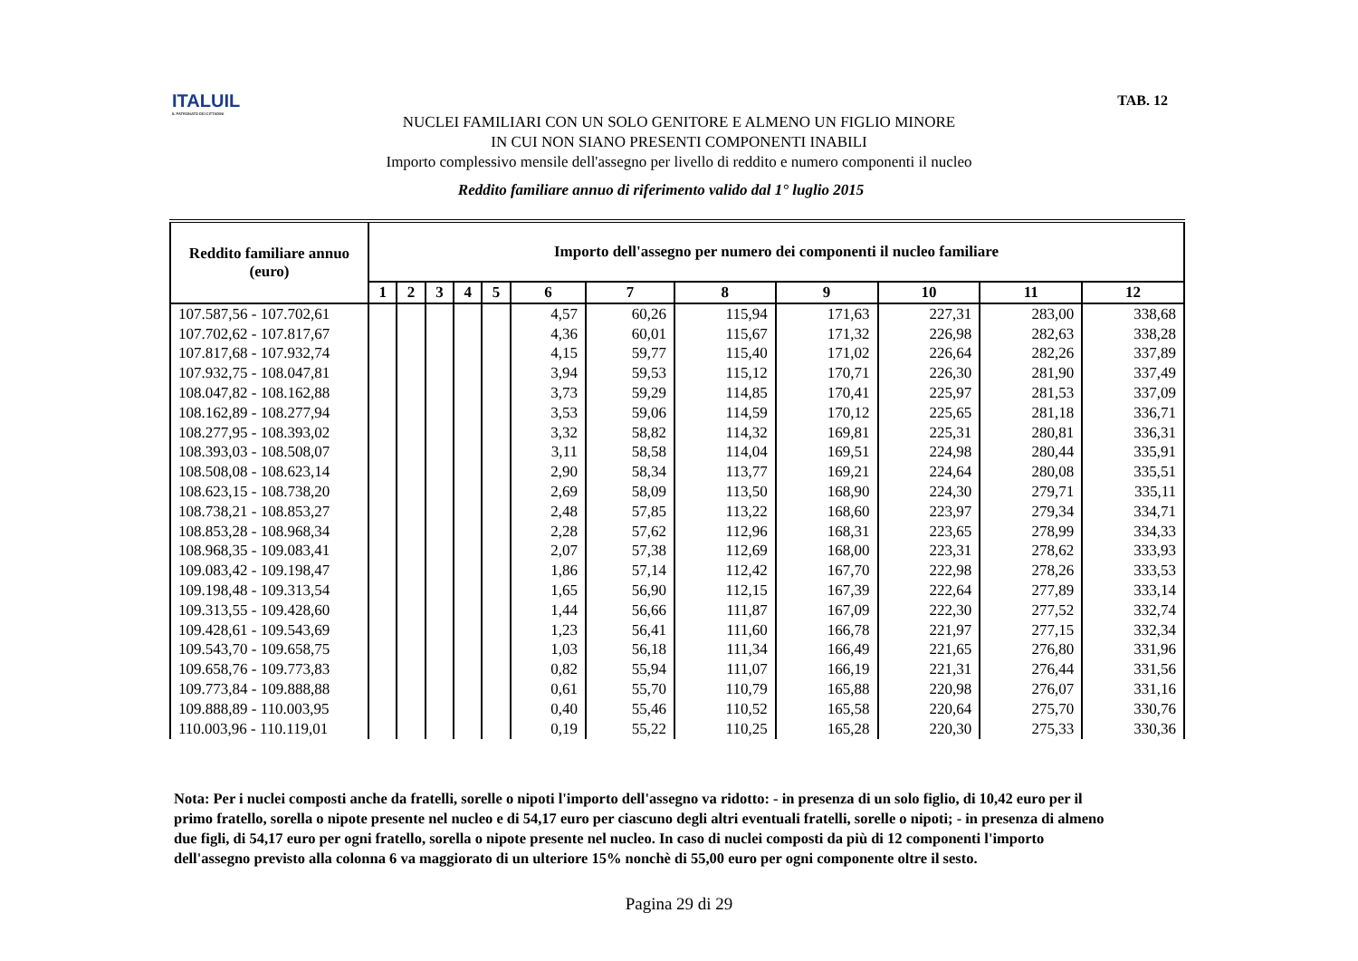ITALUIL
IL PATRONATO DEI CITTADINI
TAB. 12
NUCLEI FAMILIARI CON UN SOLO GENITORE E ALMENO UN FIGLIO MINORE
IN CUI NON SIANO PRESENTI COMPONENTI INABILI
Importo complessivo mensile dell'assegno per livello di reddito e numero componenti il nucleo
Reddito familiare annuo di riferimento valido dal 1° luglio 2015
| Reddito familiare annuo (euro) | Importo dell'assegno per numero dei componenti il nucleo familiare | | | | | | | | | | | |
| --- | --- | --- | --- | --- | --- | --- | --- | --- | --- | --- | --- | --- |
| | 1 | 2 | 3 | 4 | 5 | 6 | 7 | 8 | 9 | 10 | 11 | 12 |
| 107.587,56 - 107.702,61 | | | | | | 4,57 | 60,26 | 115,94 | 171,63 | 227,31 | 283,00 | 338,68 |
| 107.702,62 - 107.817,67 | | | | | | 4,36 | 60,01 | 115,67 | 171,32 | 226,98 | 282,63 | 338,28 |
| 107.817,68 - 107.932,74 | | | | | | 4,15 | 59,77 | 115,40 | 171,02 | 226,64 | 282,26 | 337,89 |
| 107.932,75 - 108.047,81 | | | | | | 3,94 | 59,53 | 115,12 | 170,71 | 226,30 | 281,90 | 337,49 |
| 108.047,82 - 108.162,88 | | | | | | 3,73 | 59,29 | 114,85 | 170,41 | 225,97 | 281,53 | 337,09 |
| 108.162,89 - 108.277,94 | | | | | | 3,53 | 59,06 | 114,59 | 170,12 | 225,65 | 281,18 | 336,71 |
| 108.277,95 - 108.393,02 | | | | | | 3,32 | 58,82 | 114,32 | 169,81 | 225,31 | 280,81 | 336,31 |
| 108.393,03 - 108.508,07 | | | | | | 3,11 | 58,58 | 114,04 | 169,51 | 224,98 | 280,44 | 335,91 |
| 108.508,08 - 108.623,14 | | | | | | 2,90 | 58,34 | 113,77 | 169,21 | 224,64 | 280,08 | 335,51 |
| 108.623,15 - 108.738,20 | | | | | | 2,69 | 58,09 | 113,50 | 168,90 | 224,30 | 279,71 | 335,11 |
| 108.738,21 - 108.853,27 | | | | | | 2,48 | 57,85 | 113,22 | 168,60 | 223,97 | 279,34 | 334,71 |
| 108.853,28 - 108.968,34 | | | | | | 2,28 | 57,62 | 112,96 | 168,31 | 223,65 | 278,99 | 334,33 |
| 108.968,35 - 109.083,41 | | | | | | 2,07 | 57,38 | 112,69 | 168,00 | 223,31 | 278,62 | 333,93 |
| 109.083,42 - 109.198,47 | | | | | | 1,86 | 57,14 | 112,42 | 167,70 | 222,98 | 278,26 | 333,53 |
| 109.198,48 - 109.313,54 | | | | | | 1,65 | 56,90 | 112,15 | 167,39 | 222,64 | 277,89 | 333,14 |
| 109.313,55 - 109.428,60 | | | | | | 1,44 | 56,66 | 111,87 | 167,09 | 222,30 | 277,52 | 332,74 |
| 109.428,61 - 109.543,69 | | | | | | 1,23 | 56,41 | 111,60 | 166,78 | 221,97 | 277,15 | 332,34 |
| 109.543,70 - 109.658,75 | | | | | | 1,03 | 56,18 | 111,34 | 166,49 | 221,65 | 276,80 | 331,96 |
| 109.658,76 - 109.773,83 | | | | | | 0,82 | 55,94 | 111,07 | 166,19 | 221,31 | 276,44 | 331,56 |
| 109.773,84 - 109.888,88 | | | | | | 0,61 | 55,70 | 110,79 | 165,88 | 220,98 | 276,07 | 331,16 |
| 109.888,89 - 110.003,95 | | | | | | 0,40 | 55,46 | 110,52 | 165,58 | 220,64 | 275,70 | 330,76 |
| 110.003,96 - 110.119,01 | | | | | | 0,19 | 55,22 | 110,25 | 165,28 | 220,30 | 275,33 | 330,36 |
Nota: Per i nuclei composti anche da fratelli, sorelle o nipoti l'importo dell'assegno va ridotto: - in presenza di un solo figlio, di 10,42 euro per il primo fratello, sorella o nipote presente nel nucleo e di 54,17 euro per ciascuno degli altri eventuali fratelli, sorelle o nipoti; - in presenza di almeno due figli, di 54,17 euro per ogni fratello, sorella o nipote presente nel nucleo. In caso di nuclei composti da più di 12 componenti l'importo dell'assegno previsto alla colonna 6 va maggiorato di un ulteriore 15% nonchè di 55,00 euro per ogni componente oltre il sesto.
Pagina 29 di 29